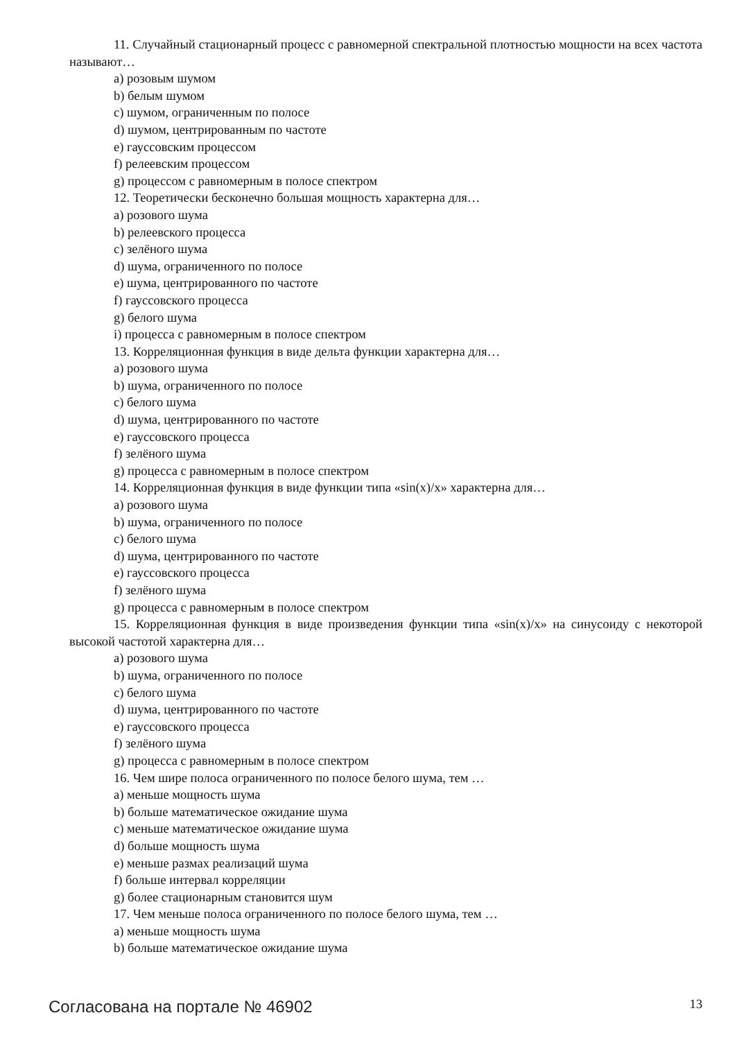11. Случайный стационарный процесс с равномерной спектральной плотностью мощности на всех частота называют…
a) розовым шумом
b) белым шумом
c) шумом, ограниченным по полосе
d) шумом, центрированным по частоте
e) гауссовским процессом
f) релеевским процессом
g) процессом с равномерным в полосе спектром
12. Теоретически бесконечно большая мощность характерна для…
a) розового шума
b) релеевского процесса
c) зелёного шума
d) шума, ограниченного по полосе
e) шума, центрированного по частоте
f) гауссовского процесса
g) белого шума
i) процесса с равномерным в полосе спектром
13. Корреляционная функция в виде дельта функции характерна для…
a) розового шума
b) шума, ограниченного по полосе
c) белого шума
d) шума, центрированного по частоте
e) гауссовского процесса
f) зелёного шума
g) процесса с равномерным в полосе спектром
14. Корреляционная функция в виде функции типа «sin(x)/x» характерна для…
a) розового шума
b) шума, ограниченного по полосе
c) белого шума
d) шума, центрированного по частоте
e) гауссовского процесса
f) зелёного шума
g) процесса с равномерным в полосе спектром
15. Корреляционная функция в виде произведения функции типа «sin(x)/x» на синусоиду с некоторой высокой частотой характерна для…
a) розового шума
b) шума, ограниченного по полосе
c) белого шума
d) шума, центрированного по частоте
e) гауссовского процесса
f) зелёного шума
g) процесса с равномерным в полосе спектром
16. Чем шире полоса ограниченного по полосе белого шума, тем …
a) меньше мощность шума
b) больше математическое ожидание шума
c) меньше математическое ожидание шума
d) больше мощность шума
e) меньше размах реализаций шума
f) больше интервал корреляции
g) более стационарным становится шум
17. Чем меньше полоса ограниченного по полосе белого шума, тем …
a) меньше мощность шума
b) больше математическое ожидание шума
Согласована на портале № 46902 13